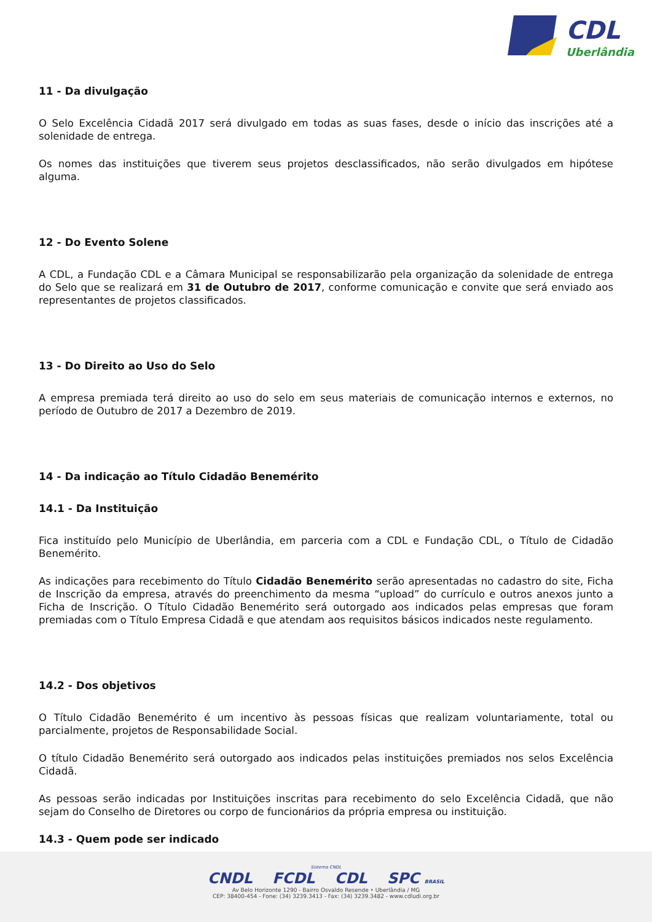CDL
Uberlândia
11 - Da divulgação
O Selo Excelência Cidadã 2017 será divulgado em todas as suas fases, desde o início das inscrições até a solenidade de entrega.
Os nomes das instituições que tiverem seus projetos desclassificados, não serão divulgados em hipótese alguma.
12 - Do Evento Solene
A CDL, a Fundação CDL e a Câmara Municipal se responsabilizarão pela organização da solenidade de entrega do Selo que se realizará em 31 de Outubro de 2017, conforme comunicação e convite que será enviado aos representantes de projetos classificados.
13 - Do Direito ao Uso do Selo
A empresa premiada terá direito ao uso do selo em seus materiais de comunicação internos e externos, no período de Outubro de 2017 a Dezembro de 2019.
14 - Da indicação ao Título Cidadão Benemérito
14.1 - Da Instituição
Fica instituído pelo Município de Uberlândia, em parceria com a CDL e Fundação CDL, o Título de Cidadão Benemérito.
As indicações para recebimento do Título Cidadão Benemérito serão apresentadas no cadastro do site, Ficha de Inscrição da empresa, através do preenchimento da mesma “upload” do currículo e outros anexos junto a Ficha de Inscrição. O Título Cidadão Benemérito será outorgado aos indicados pelas empresas que foram premiadas com o Título Empresa Cidadã e que atendam aos requisitos básicos indicados neste regulamento.
14.2 - Dos objetivos
O Título Cidadão Benemérito é um incentivo às pessoas físicas que realizam voluntariamente, total ou parcialmente, projetos de Responsabilidade Social.
O título Cidadão Benemérito será outorgado aos indicados pelas instituições premiados nos selos Excelência Cidadã.
As pessoas serão indicadas por Instituições inscritas para recebimento do selo Excelência Cidadã, que não sejam do Conselho de Diretores ou corpo de funcionários da própria empresa ou instituição.
14.3 - Quem pode ser indicado
Sistema CNDL
CNDL FCDL CDL SPC BRASIL
Av Belo Horizonte 1290 - Bairro Osvaldo Resende • Uberlândia / MG
CEP: 38400-454 - Fone: (34) 3239.3413 - Fax: (34) 3239.3482 - www.cdludi.org.br